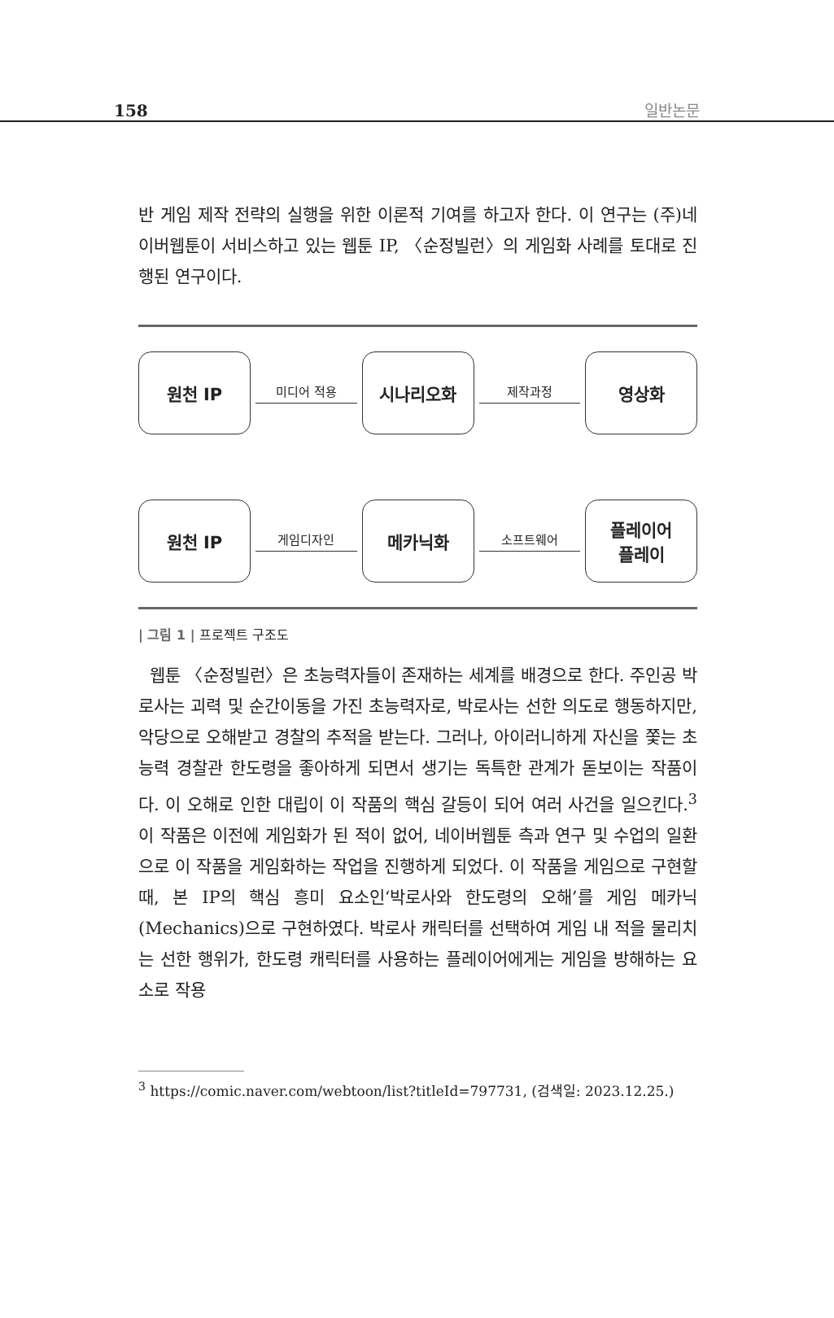158 일반논문
반 게임 제작 전략의 실행을 위한 이론적 기여를 하고자 한다. 이 연구는 (주)네이버웹툰이 서비스하고 있는 웹툰 IP, 〈순정빌런〉의 게임화 사례를 토대로 진행된 연구이다.
원천 IP
미디어 적용
시나리오화
제작과정
영상화
원천 IP
게임디자인
메카닉화
소프트웨어
플레이어
플레이
| 그림 1 | 프로젝트 구조도
웹툰 〈순정빌런〉은 초능력자들이 존재하는 세계를 배경으로 한다. 주인공 박로사는 괴력 및 순간이동을 가진 초능력자로, 박로사는 선한 의도로 행동하지만, 악당으로 오해받고 경찰의 추적을 받는다. 그러나, 아이러니하게 자신을 쫓는 초능력 경찰관 한도령을 좋아하게 되면서 생기는 독특한 관계가 돋보이는 작품이다. 이 오해로 인한 대립이 이 작품의 핵심 갈등이 되어 여러 사건을 일으킨다.<sup>3</sup> 이 작품은 이전에 게임화가 된 적이 없어, 네이버웹툰 측과 연구 및 수업의 일환으로 이 작품을 게임화하는 작업을 진행하게 되었다. 이 작품을 게임으로 구현할 때, 본 IP의 핵심 흥미 요소인‘박로사와 한도령의 오해’를 게임 메카닉(Mechanics)으로 구현하였다. 박로사 캐릭터를 선택하여 게임 내 적을 물리치는 선한 행위가, 한도령 캐릭터를 사용하는 플레이어에게는 게임을 방해하는 요소로 작용
<sup>3</sup> https://comic.naver.com/webtoon/list?titleId=797731, (검색일: 2023.12.25.)